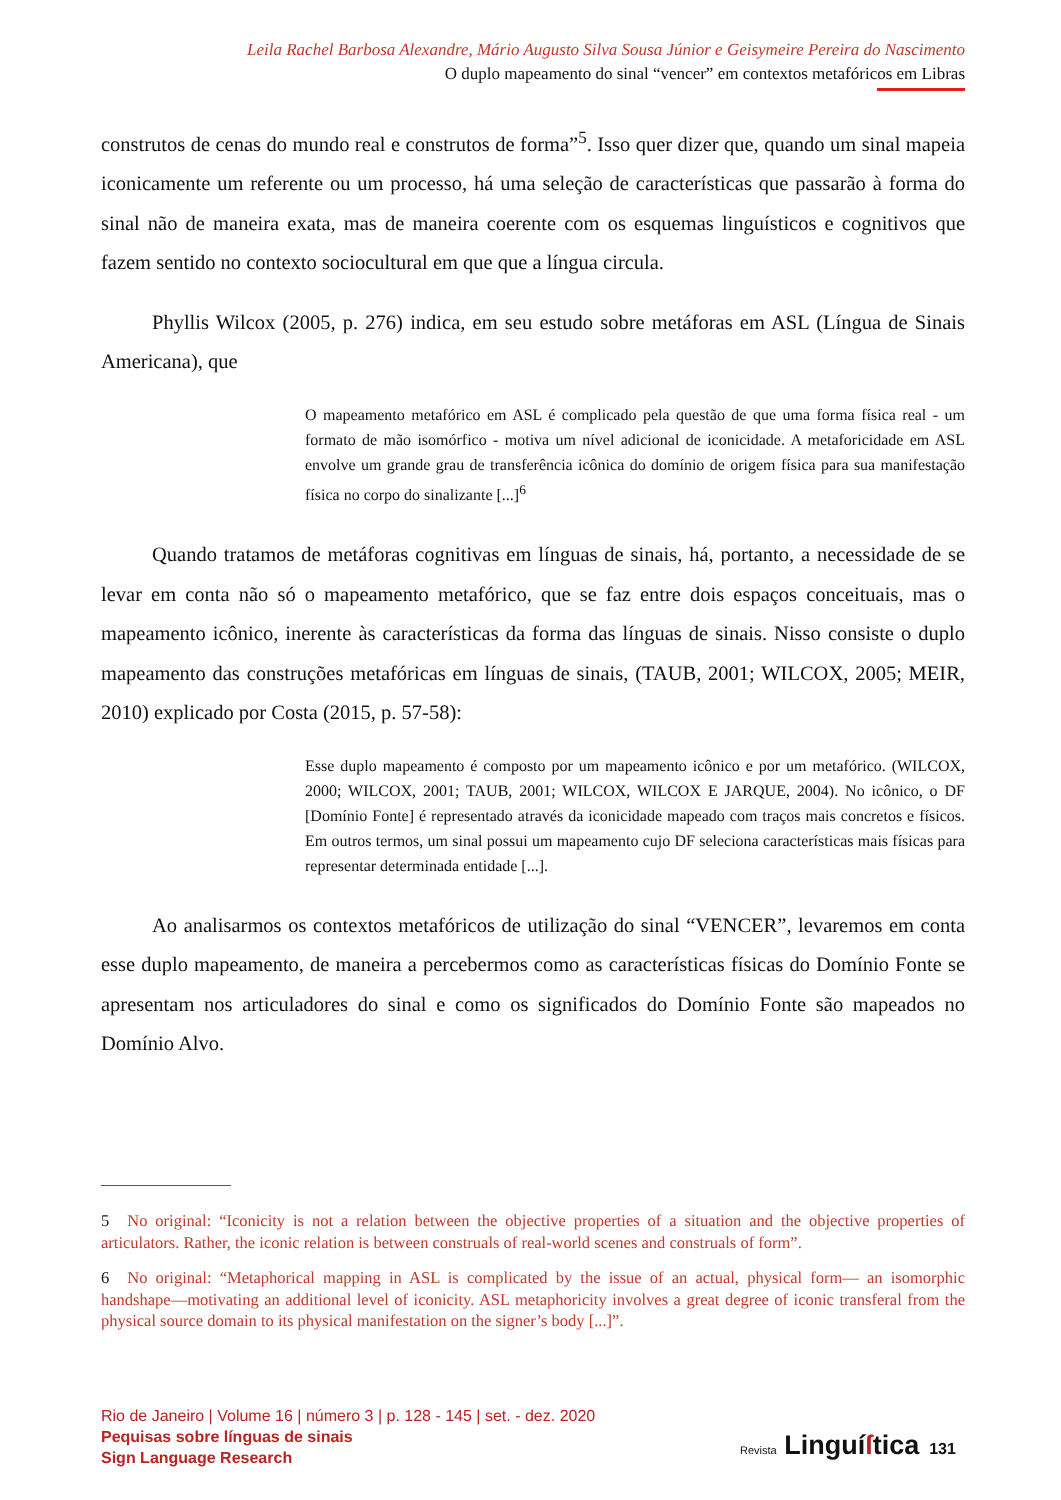Leila Rachel Barbosa Alexandre, Mário Augusto Silva Sousa Júnior e Geisymeire Pereira do Nascimento
O duplo mapeamento do sinal “vencer” em contextos metafóricos em Libras
construtos de cenas do mundo real e construtos de forma”<sup>5</sup>. Isso quer dizer que, quando um sinal mapeia iconicamente um referente ou um processo, há uma seleção de características que passarão à forma do sinal não de maneira exata, mas de maneira coerente com os esquemas linguísticos e cognitivos que fazem sentido no contexto sociocultural em que que a língua circula.
Phyllis Wilcox (2005, p. 276) indica, em seu estudo sobre metáforas em ASL (Língua de Sinais Americana), que
O mapeamento metafórico em ASL é complicado pela questão de que uma forma física real - um formato de mão isomórfico - motiva um nível adicional de iconicidade. A metaforicidade em ASL envolve um grande grau de transferência icônica do domínio de origem física para sua manifestação física no corpo do sinalizante [...]<sup>6</sup>
Quando tratamos de metáforas cognitivas em línguas de sinais, há, portanto, a necessidade de se levar em conta não só o mapeamento metafórico, que se faz entre dois espaços conceituais, mas o mapeamento icônico, inerente às características da forma das línguas de sinais. Nisso consiste o duplo mapeamento das construções metafóricas em línguas de sinais, (TAUB, 2001; WILCOX, 2005; MEIR, 2010) explicado por Costa (2015, p. 57-58):
Esse duplo mapeamento é composto por um mapeamento icônico e por um metafórico. (WILCOX, 2000; WILCOX, 2001; TAUB, 2001; WILCOX, WILCOX E JARQUE, 2004). No icônico, o DF [Domínio Fonte] é representado através da iconicidade mapeado com traços mais concretos e físicos. Em outros termos, um sinal possui um mapeamento cujo DF seleciona características mais físicas para representar determinada entidade [...].
Ao analisarmos os contextos metafóricos de utilização do sinal “VENCER”, levaremos em conta esse duplo mapeamento, de maneira a percebermos como as características físicas do Domínio Fonte se apresentam nos articuladores do sinal e como os significados do Domínio Fonte são mapeados no Domínio Alvo.
5 No original: “Iconicity is not a relation between the objective properties of a situation and the objective properties of articulators. Rather, the iconic relation is between construals of real-world scenes and construals of form”.
6 No original: “Metaphorical mapping in ASL is complicated by the issue of an actual, physical form— an isomorphic handshape—motivating an additional level of iconicity. ASL metaphoricity involves a great degree of iconic transferal from the physical source domain to its physical manifestation on the signer’s body [...]”.
Rio de Janeiro | Volume 16 | número 3 | p. 128 - 145 | set. - dez. 2020
Pequisas sobre línguas de sinais
Sign Language Research
Revista Linguí ſtica 131